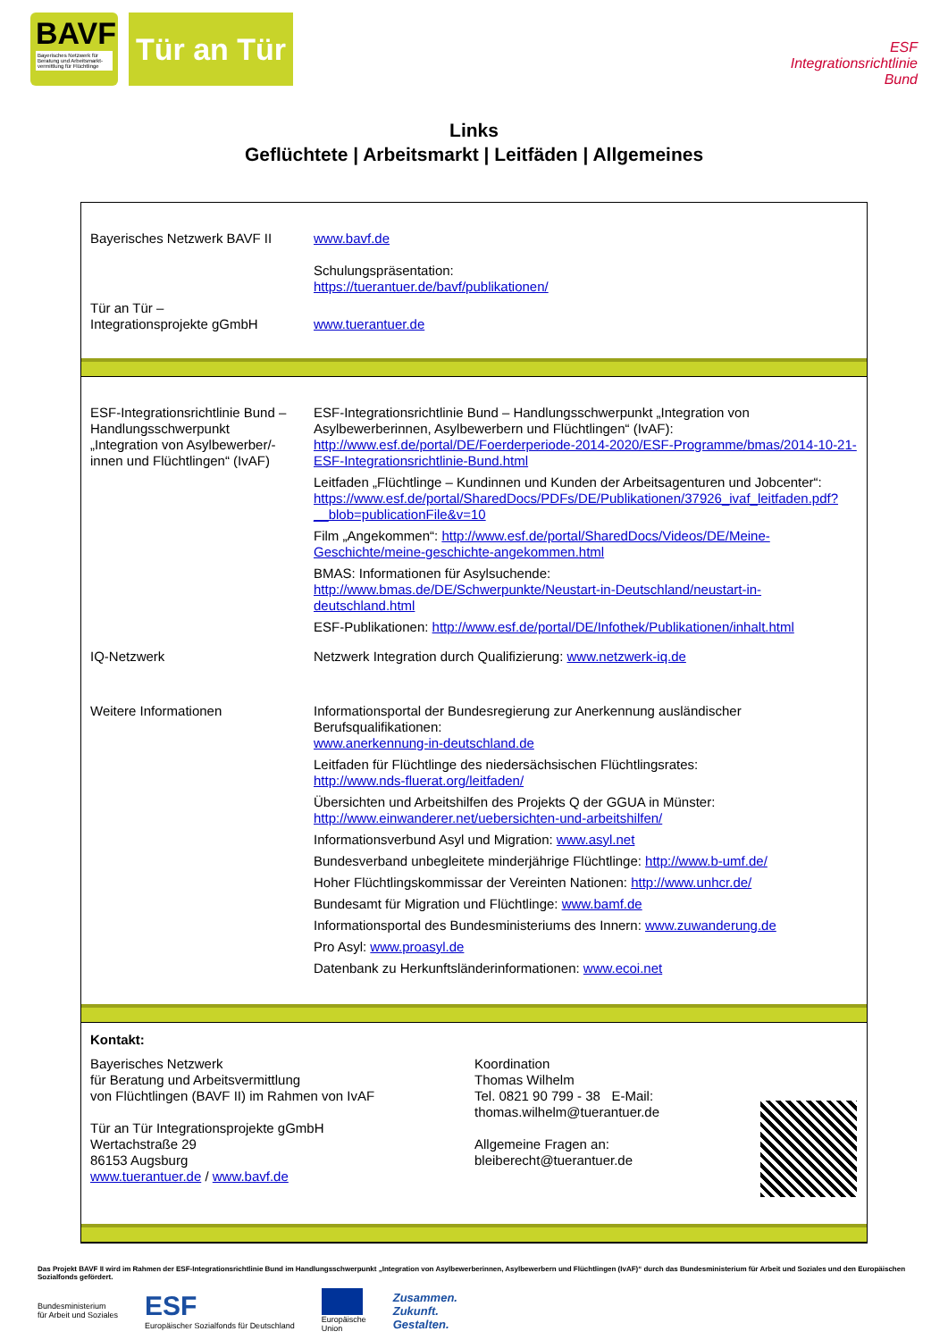BAVF
Bayerisches Netzwerk für Beratung und Arbeitsmarkt-vermittlung für Flüchtlinge
Tür an Tür
ESF Integrationsrichtlinie Bund
Links
Geflüchtete | Arbeitsmarkt | Leitfäden | Allgemeines
| Bayerisches Netzwerk BAVF II | www.bavf.de Schulungspräsentation: https://tuerantuer.de/bavf/publikationen/ |
| Tür an Tür – Integrationsprojekte gGmbH | www.tuerantuer.de |
| ESF-Integrationsrichtlinie Bund – Handlungsschwerpunkt „Integration von Asylbewerber/-innen und Flüchtlingen“ (IvAF) | ESF-Integrationsrichtlinie Bund – Handlungsschwerpunkt „Integration von Asylbewerberinnen, Asylbewerbern und Flüchtlingen“ (IvAF): http://www.esf.de/portal/DE/Foerderperiode-2014-2020/ESF-Programme/bmas/2014-10-21-ESF-Integrationsrichtlinie-Bund.html Leitfaden „Flüchtlinge – Kundinnen und Kunden der Arbeitsagenturen und Jobcenter“: https://www.esf.de/portal/SharedDocs/PDFs/DE/Publikationen/37926_ivaf_leitfaden.pdf?__blob=publicationFile&v=10 Film „Angekommen“: http://www.esf.de/portal/SharedDocs/Videos/DE/Meine-Geschichte/meine-geschichte-angekommen.html BMAS: Informationen für Asylsuchende: http://www.bmas.de/DE/Schwerpunkte/Neustart-in-Deutschland/neustart-in-deutschland.html ESF-Publikationen: http://www.esf.de/portal/DE/Infothek/Publikationen/inhalt.html |
| IQ-Netzwerk | Netzwerk Integration durch Qualifizierung: www.netzwerk-iq.de |
| Weitere Informationen | Informationsportal der Bundesregierung zur Anerkennung ausländischer Berufsqualifikationen: www.anerkennung-in-deutschland.de Leitfaden für Flüchtlinge des niedersächsischen Flüchtlingsrates: http://www.nds-fluerat.org/leitfaden/ Übersichten und Arbeitshilfen des Projekts Q der GGUA in Münster: http://www.einwanderer.net/uebersichten-und-arbeitshilfen/ Informationsverbund Asyl und Migration: www.asyl.net Bundesverband unbegleitete minderjährige Flüchtlinge: http://www.b-umf.de/ Hoher Flüchtlingskommissar der Vereinten Nationen: http://www.unhcr.de/ Bundesamt für Migration und Flüchtlinge: www.bamf.de Informationsportal des Bundesministeriums des Innern: www.zuwanderung.de Pro Asyl: www.proasyl.de Datenbank zu Herkunftsländerinformationen: www.ecoi.net |
Kontakt:
Bayerisches Netzwerk
für Beratung und Arbeitsvermittlung
von Flüchtlingen (BAVF II) im Rahmen von IvAF
Tür an Tür Integrationsprojekte gGmbH
Wertachstraße 29
86153 Augsburg
www.tuerantuer.de / www.bavf.de
Koordination
Thomas Wilhelm
Tel. 0821 90 799 - 38 E-Mail:
thomas.wilhelm@tuerantuer.de
Allgemeine Fragen an:
bleiberecht@tuerantuer.de
Das Projekt BAVF II wird im Rahmen der ESF-Integrationsrichtlinie Bund im Handlungsschwerpunkt „Integration von Asylbewerberinnen, Asylbewerbern und Flüchtlingen (IvAF)“ durch das Bundesministerium für Arbeit und Soziales und den Europäischen Sozialfonds gefördert.
Bundesministerium
für Arbeit und Soziales
ESF
Europäischer Sozialfonds für Deutschland
Europäische
Union
Zusammen.
Zukunft.
Gestalten.